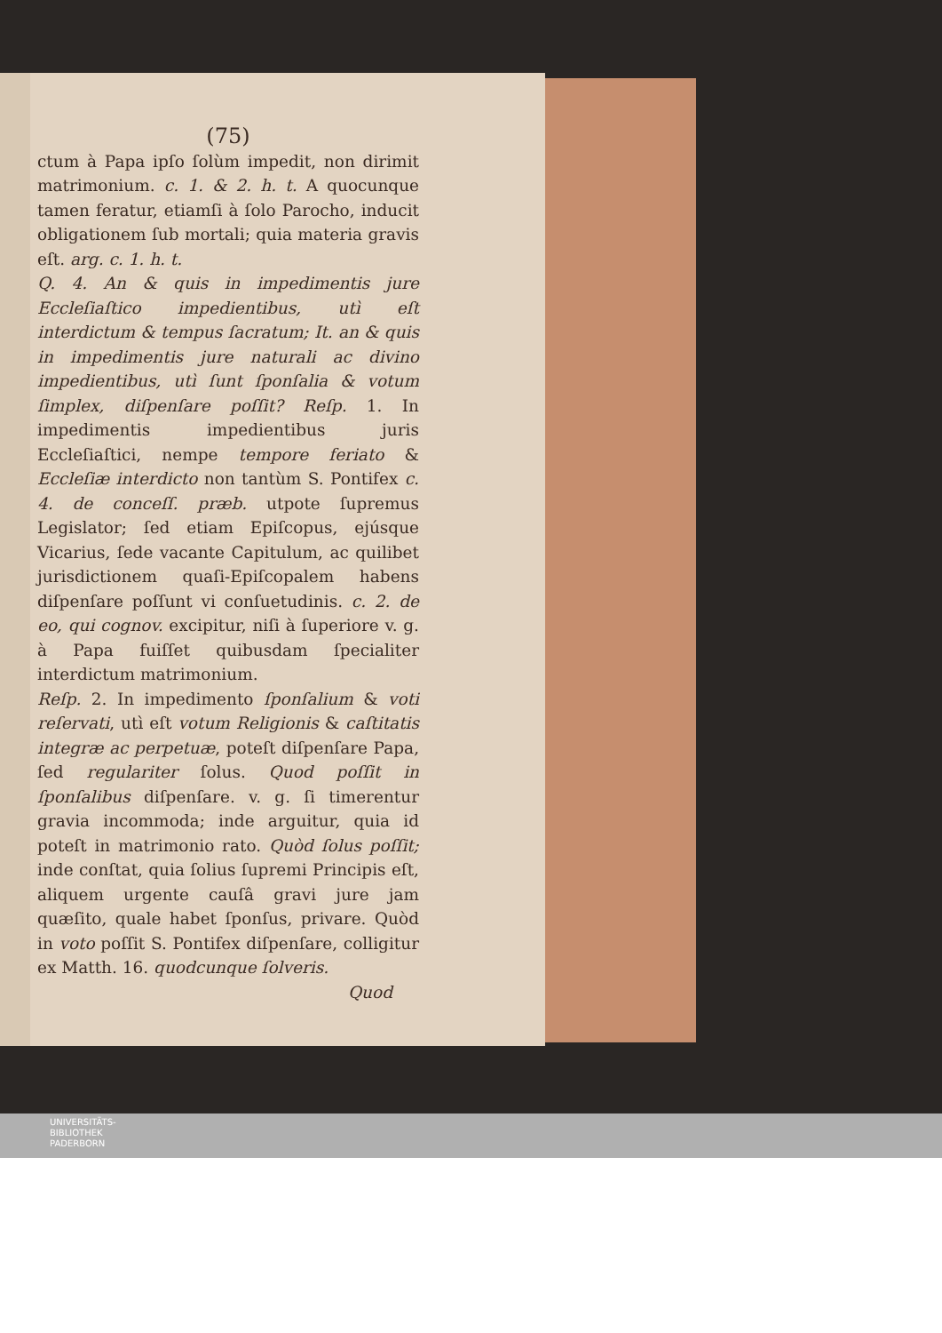(75)
ctum à Papa ipſo ſolùm impedit, non dirimit matrimonium. c. 1. & 2. h. t. A quocunque tamen feratur, etiamſi à ſolo Parocho, inducit obligationem ſub mortali; quia materia gravis eſt. arg. c. 1. h. t.
Q. 4. An & quis in impedimentis jure Eccleſiaſtico impedientibus, utì eſt interdictum & tempus ſacratum; It. an & quis in impedimentis jure naturali ac divino impedientibus, utì ſunt ſponſalia & votum ſimplex, diſpenſare poſſit? Reſp. 1. In impedimentis impedientibus juris Eccleſiaſtici, nempe tempore feriato & Eccleſiæ interdicto non tantùm S. Pontifex c. 4. de conceſſ. præb. utpote ſupremus Legislator; ſed etiam Epiſcopus, ejúsque Vicarius, ſede vacante Capitulum, ac quilibet jurisdictionem quaſi-Epiſcopalem habens diſpenſare poſſunt vi conſuetudinis. c. 2. de eo, qui cognov. excipitur, niſi à ſuperiore v. g. à Papa fuiſſet quibusdam ſpecialiter interdictum matrimonium.
Reſp. 2. In impedimento ſponſalium & voti reſervati, utì eſt votum Religionis & caſtitatis integræ ac perpetuæ, poteſt diſpenſare Papa, ſed regulariter ſolus. Quod poſſit in ſponſalibus diſpenſare. v. g. ſi timerentur gravia incommoda; inde arguitur, quia id poteſt in matrimonio rato. Quòd ſolus poſſit; inde conſtat, quia ſolius ſupremi Principis eſt, aliquem urgente cauſâ gravi jure jam quæſito, quale habet ſponſus, privare. Quòd in voto poſſit S. Pontifex diſpenſare, colligitur ex Matth. 16. quodcunque ſolveris.
Quod
UNIVERSITÄTS-
BIBLIOTHEK
PADERBORN